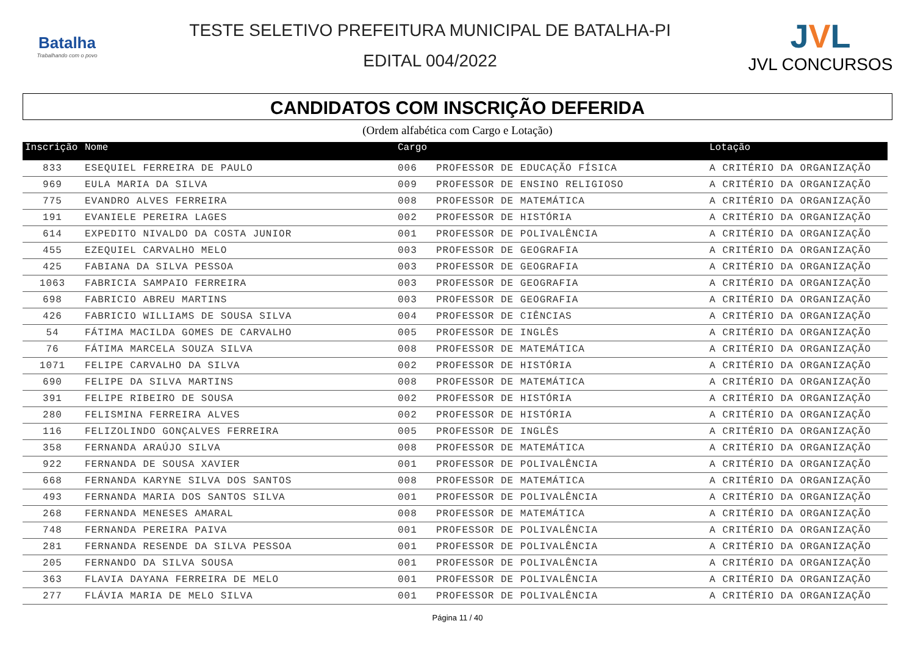Batalha
Trabalhando com o povo
TESTE SELETIVO PREFEITURA MUNICIPAL DE BATALHA-PI
EDITAL 004/2022
JVL
JVL CONCURSOS
CANDIDATOS COM INSCRIÇÃO DEFERIDA
(Ordem alfabética com Cargo e Lotação)
| Inscrição | Nome | Cargo | | Lotação |
| --- | --- | --- | --- | --- |
| 833 | ESEQUIEL FERREIRA DE PAULO | 006 | PROFESSOR DE EDUCAÇÃO FÍSICA | A CRITÉRIO DA ORGANIZAÇÃO |
| 969 | EULA MARIA DA SILVA | 009 | PROFESSOR DE ENSINO RELIGIOSO | A CRITÉRIO DA ORGANIZAÇÃO |
| 775 | EVANDRO ALVES FERREIRA | 008 | PROFESSOR DE MATEMÁTICA | A CRITÉRIO DA ORGANIZAÇÃO |
| 191 | EVANIELE PEREIRA LAGES | 002 | PROFESSOR DE HISTÓRIA | A CRITÉRIO DA ORGANIZAÇÃO |
| 614 | EXPEDITO NIVALDO DA COSTA JUNIOR | 001 | PROFESSOR DE POLIVALÊNCIA | A CRITÉRIO DA ORGANIZAÇÃO |
| 455 | EZEQUIEL CARVALHO MELO | 003 | PROFESSOR DE GEOGRAFIA | A CRITÉRIO DA ORGANIZAÇÃO |
| 425 | FABIANA DA SILVA PESSOA | 003 | PROFESSOR DE GEOGRAFIA | A CRITÉRIO DA ORGANIZAÇÃO |
| 1063 | FABRICIA SAMPAIO FERREIRA | 003 | PROFESSOR DE GEOGRAFIA | A CRITÉRIO DA ORGANIZAÇÃO |
| 698 | FABRICIO ABREU MARTINS | 003 | PROFESSOR DE GEOGRAFIA | A CRITÉRIO DA ORGANIZAÇÃO |
| 426 | FABRICIO WILLIAMS DE SOUSA SILVA | 004 | PROFESSOR DE CIÊNCIAS | A CRITÉRIO DA ORGANIZAÇÃO |
| 54 | FÁTIMA MACILDA GOMES DE CARVALHO | 005 | PROFESSOR DE INGLÊS | A CRITÉRIO DA ORGANIZAÇÃO |
| 76 | FÁTIMA MARCELA SOUZA SILVA | 008 | PROFESSOR DE MATEMÁTICA | A CRITÉRIO DA ORGANIZAÇÃO |
| 1071 | FELIPE CARVALHO DA SILVA | 002 | PROFESSOR DE HISTÓRIA | A CRITÉRIO DA ORGANIZAÇÃO |
| 690 | FELIPE DA SILVA MARTINS | 008 | PROFESSOR DE MATEMÁTICA | A CRITÉRIO DA ORGANIZAÇÃO |
| 391 | FELIPE RIBEIRO DE SOUSA | 002 | PROFESSOR DE HISTÓRIA | A CRITÉRIO DA ORGANIZAÇÃO |
| 280 | FELISMINA FERREIRA ALVES | 002 | PROFESSOR DE HISTÓRIA | A CRITÉRIO DA ORGANIZAÇÃO |
| 116 | FELIZOLINDO GONÇALVES FERREIRA | 005 | PROFESSOR DE INGLÊS | A CRITÉRIO DA ORGANIZAÇÃO |
| 358 | FERNANDA ARAÚJO SILVA | 008 | PROFESSOR DE MATEMÁTICA | A CRITÉRIO DA ORGANIZAÇÃO |
| 922 | FERNANDA DE SOUSA XAVIER | 001 | PROFESSOR DE POLIVALÊNCIA | A CRITÉRIO DA ORGANIZAÇÃO |
| 668 | FERNANDA KARYNE SILVA DOS SANTOS | 008 | PROFESSOR DE MATEMÁTICA | A CRITÉRIO DA ORGANIZAÇÃO |
| 493 | FERNANDA MARIA DOS SANTOS SILVA | 001 | PROFESSOR DE POLIVALÊNCIA | A CRITÉRIO DA ORGANIZAÇÃO |
| 268 | FERNANDA MENESES AMARAL | 008 | PROFESSOR DE MATEMÁTICA | A CRITÉRIO DA ORGANIZAÇÃO |
| 748 | FERNANDA PEREIRA PAIVA | 001 | PROFESSOR DE POLIVALÊNCIA | A CRITÉRIO DA ORGANIZAÇÃO |
| 281 | FERNANDA RESENDE DA SILVA PESSOA | 001 | PROFESSOR DE POLIVALÊNCIA | A CRITÉRIO DA ORGANIZAÇÃO |
| 205 | FERNANDO DA SILVA SOUSA | 001 | PROFESSOR DE POLIVALÊNCIA | A CRITÉRIO DA ORGANIZAÇÃO |
| 363 | FLAVIA DAYANA FERREIRA DE MELO | 001 | PROFESSOR DE POLIVALÊNCIA | A CRITÉRIO DA ORGANIZAÇÃO |
| 277 | FLÁVIA MARIA DE MELO SILVA | 001 | PROFESSOR DE POLIVALÊNCIA | A CRITÉRIO DA ORGANIZAÇÃO |
Página 11 / 40